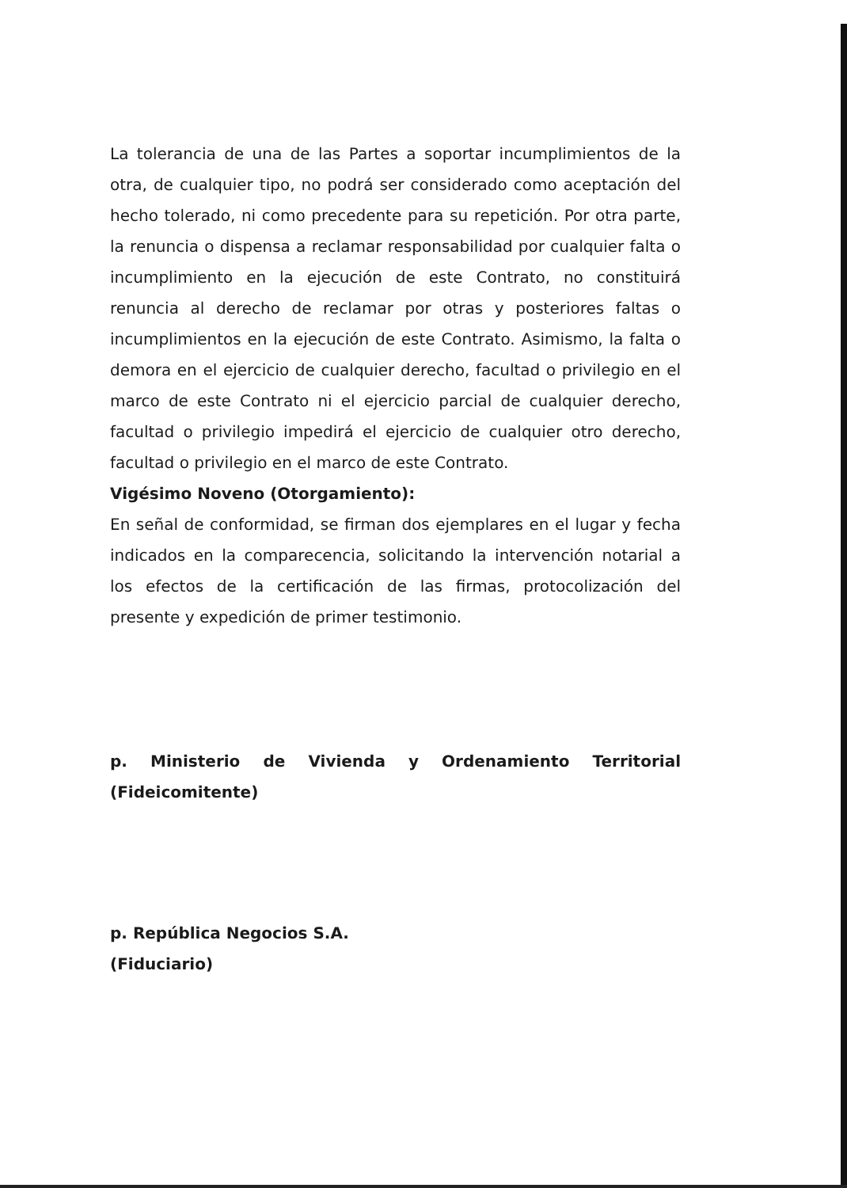La tolerancia de una de las Partes a soportar incumplimientos de la otra, de cualquier tipo, no podrá ser considerado como aceptación del hecho tolerado, ni como precedente para su repetición. Por otra parte, la renuncia o dispensa a reclamar responsabilidad por cualquier falta o incumplimiento en la ejecución de este Contrato, no constituirá renuncia al derecho de reclamar por otras y posteriores faltas o incumplimientos en la ejecución de este Contrato. Asimismo, la falta o demora en el ejercicio de cualquier derecho, facultad o privilegio en el marco de este Contrato ni el ejercicio parcial de cualquier derecho, facultad o privilegio impedirá el ejercicio de cualquier otro derecho, facultad o privilegio en el marco de este Contrato.
Vigésimo Noveno (Otorgamiento):
En señal de conformidad, se firman dos ejemplares en el lugar y fecha indicados en la comparecencia, solicitando la intervención notarial a los efectos de la certificación de las firmas, protocolización del presente y expedición de primer testimonio.
p. Ministerio de Vivienda y Ordenamiento Territorial (Fideicomitente)
p. República Negocios S.A.
(Fiduciario)